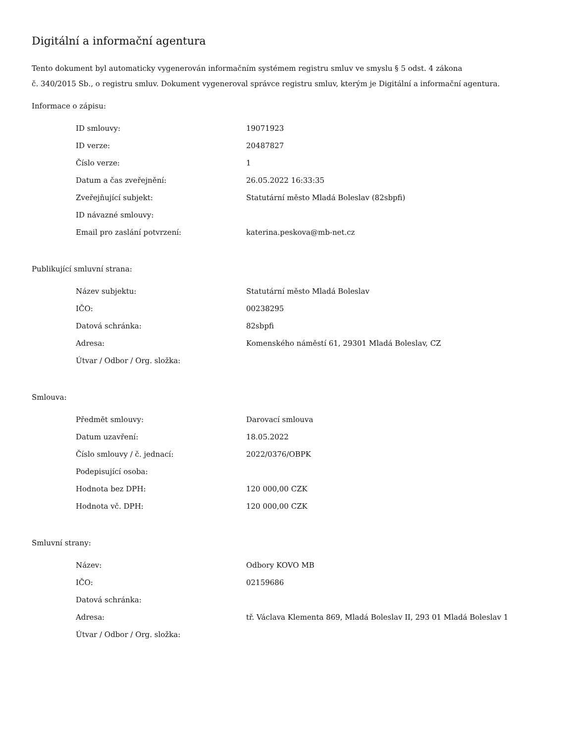Digitální a informační agentura
Tento dokument byl automaticky vygenerován informačním systémem registru smluv ve smyslu § 5 odst. 4 zákona
č. 340/2015 Sb., o registru smluv. Dokument vygeneroval správce registru smluv, kterým je Digitální a informační agentura.
Informace o zápisu:
| ID smlouvy: | 19071923 |
| ID verze: | 20487827 |
| Číslo verze: | 1 |
| Datum a čas zveřejnění: | 26.05.2022 16:33:35 |
| Zveřejňující subjekt: | Statutární město Mladá Boleslav (82sbpfi) |
| ID návazné smlouvy: | |
| Email pro zaslání potvrzení: | katerina.peskova@mb-net.cz |
Publikující smluvní strana:
| Název subjektu: | Statutární město Mladá Boleslav |
| IČO: | 00238295 |
| Datová schránka: | 82sbpfi |
| Adresa: | Komenského náměstí 61, 29301 Mladá Boleslav, CZ |
| Útvar / Odbor / Org. složka: | |
Smlouva:
| Předmět smlouvy: | Darovací smlouva |
| Datum uzavření: | 18.05.2022 |
| Číslo smlouvy / č. jednací: | 2022/0376/OBPK |
| Podepisující osoba: | |
| Hodnota bez DPH: | 120 000,00 CZK |
| Hodnota vč. DPH: | 120 000,00 CZK |
Smluvní strany:
| Název: | Odbory KOVO MB |
| IČO: | 02159686 |
| Datová schránka: | |
| Adresa: | tř. Václava Klementa 869, Mladá Boleslav II, 293 01 Mladá Boleslav 1 |
| Útvar / Odbor / Org. složka: | |